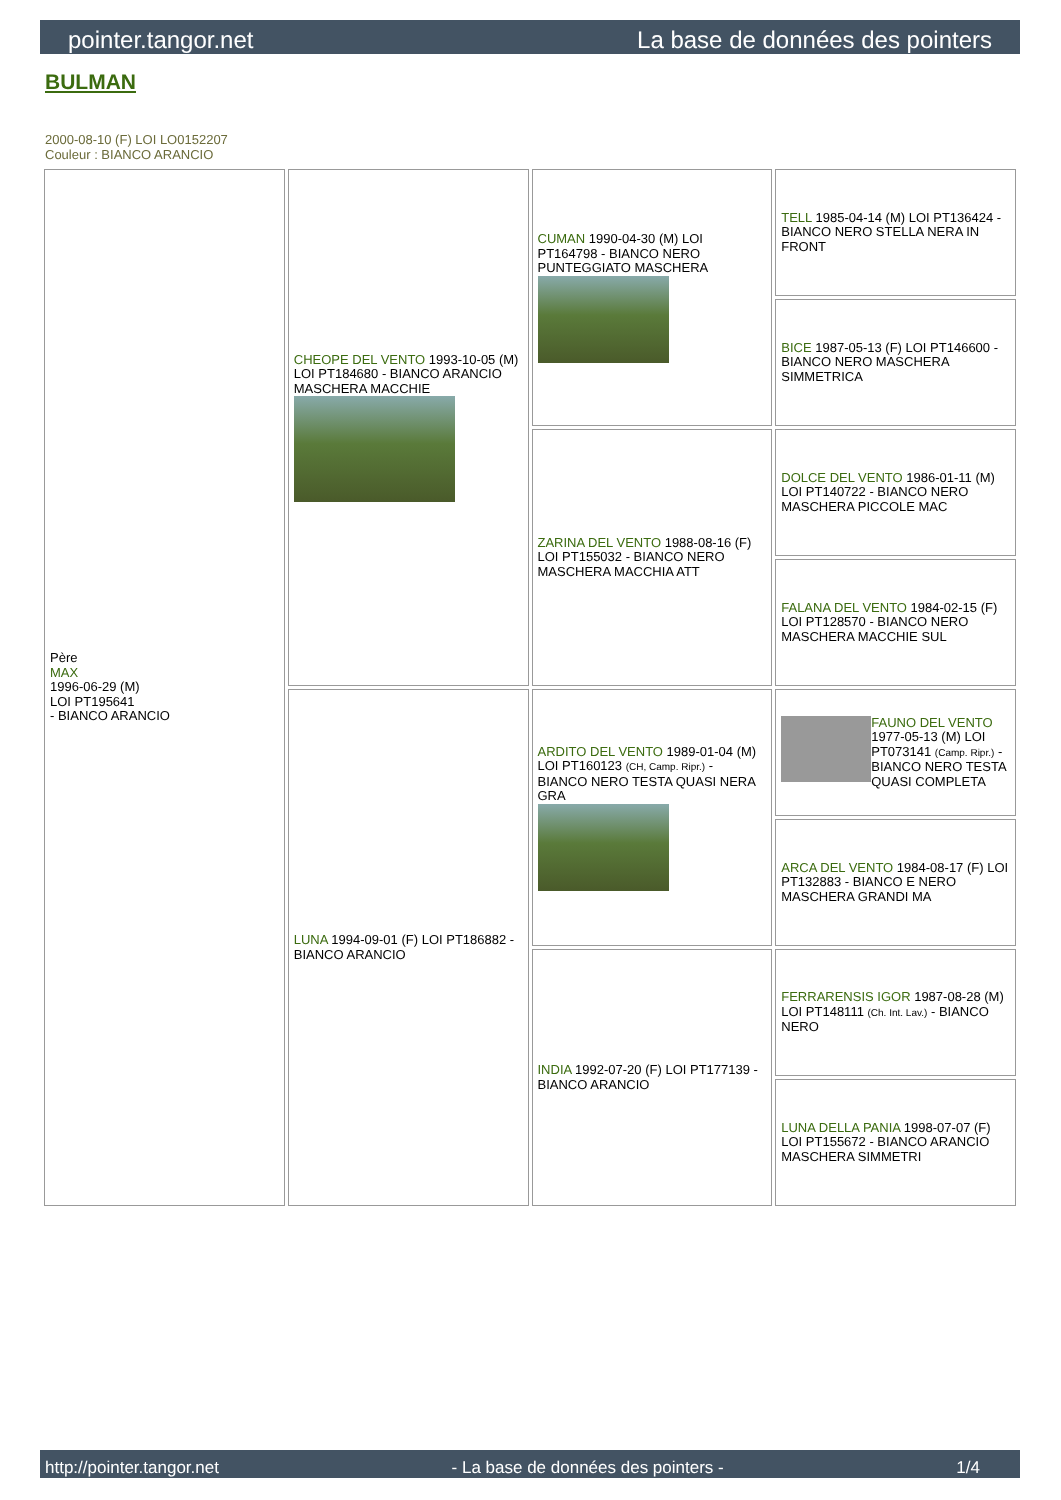pointer.tangor.net La base de données des pointers
BULMAN
2000-08-10 (F) LOI LO0152207
Couleur : BIANCO ARANCIO
| Père MAX 1996-06-29 (M) LOI PT195641 - BIANCO ARANCIO | CHEOPE DEL VENTO 1993-10-05 (M) LOI PT184680 - BIANCO ARANCIO MASCHERA MACCHIE | CUMAN 1990-04-30 (M) LOI PT164798 - BIANCO NERO PUNTEGGIATO MASCHERA | TELL 1985-04-14 (M) LOI PT136424 - BIANCO NERO STELLA NERA IN FRONT |
| | | | BICE 1987-05-13 (F) LOI PT146600 - BIANCO NERO MASCHERA SIMMETRICA |
| | | ZARINA DEL VENTO 1988-08-16 (F) LOI PT155032 - BIANCO NERO MASCHERA MACCHIA ATT | DOLCE DEL VENTO 1986-01-11 (M) LOI PT140722 - BIANCO NERO MASCHERA PICCOLE MAC |
| | | | FALANA DEL VENTO 1984-02-15 (F) LOI PT128570 - BIANCO NERO MASCHERA MACCHIE SUL |
| | LUNA 1994-09-01 (F) LOI PT186882 - BIANCO ARANCIO | ARDITO DEL VENTO 1989-01-04 (M) LOI PT160123 (CH, Camp. Ripr.) - BIANCO NERO TESTA QUASI NERA GRA | FAUNO DEL VENTO 1977-05-13 (M) LOI PT073141 (Camp. Ripr.) - BIANCO NERO TESTA QUASI COMPLETA |
| | | | ARCA DEL VENTO 1984-08-17 (F) LOI PT132883 - BIANCO E NERO MASCHERA GRANDI MA |
| | | INDIA 1992-07-20 (F) LOI PT177139 - BIANCO ARANCIO | FERRARENSIS IGOR 1987-08-28 (M) LOI PT148111 (Ch. Int. Lav.) - BIANCO NERO |
| | | | LUNA DELLA PANIA 1998-07-07 (F) LOI PT155672 - BIANCO ARANCIO MASCHERA SIMMETRI |
http://pointer.tangor.net - La base de données des pointers - 1/4